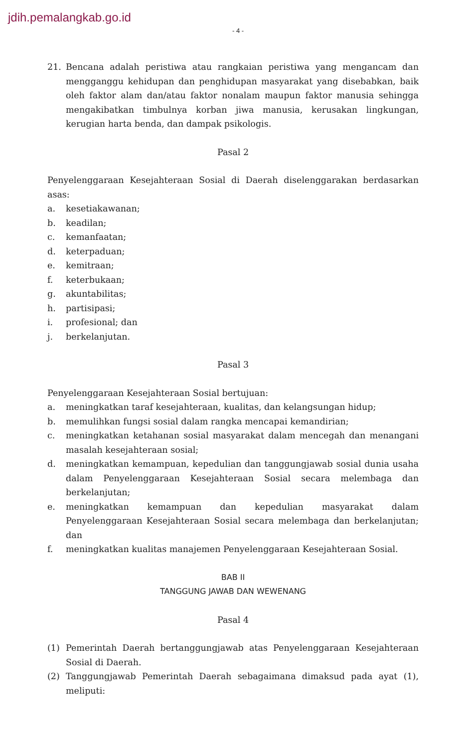jdih.pemalangkab.go.id
- 4 -
21. Bencana adalah peristiwa atau rangkaian peristiwa yang mengancam dan mengganggu kehidupan dan penghidupan masyarakat yang disebabkan, baik oleh faktor alam dan/atau faktor nonalam maupun faktor manusia sehingga mengakibatkan timbulnya korban jiwa manusia, kerusakan lingkungan, kerugian harta benda, dan dampak psikologis.
Pasal 2
Penyelenggaraan Kesejahteraan Sosial di Daerah diselenggarakan berdasarkan asas:
a. kesetiakawanan;
b. keadilan;
c. kemanfaatan;
d. keterpaduan;
e. kemitraan;
f. keterbukaan;
g. akuntabilitas;
h. partisipasi;
i. profesional; dan
j. berkelanjutan.
Pasal 3
Penyelenggaraan Kesejahteraan Sosial bertujuan:
a. meningkatkan taraf kesejahteraan, kualitas, dan kelangsungan hidup;
b. memulihkan fungsi sosial dalam rangka mencapai kemandirian;
c. meningkatkan ketahanan sosial masyarakat dalam mencegah dan menangani masalah kesejahteraan sosial;
d. meningkatkan kemampuan, kepedulian dan tanggungjawab sosial dunia usaha dalam Penyelenggaraan Kesejahteraan Sosial secara melembaga dan berkelanjutan;
e. meningkatkan kemampuan dan kepedulian masyarakat dalam Penyelenggaraan Kesejahteraan Sosial secara melembaga dan berkelanjutan; dan
f. meningkatkan kualitas manajemen Penyelenggaraan Kesejahteraan Sosial.
BAB II
TANGGUNG JAWAB DAN WEWENANG
Pasal 4
(1) Pemerintah Daerah bertanggungjawab atas Penyelenggaraan Kesejahteraan Sosial di Daerah.
(2) Tanggungjawab Pemerintah Daerah sebagaimana dimaksud pada ayat (1), meliputi: